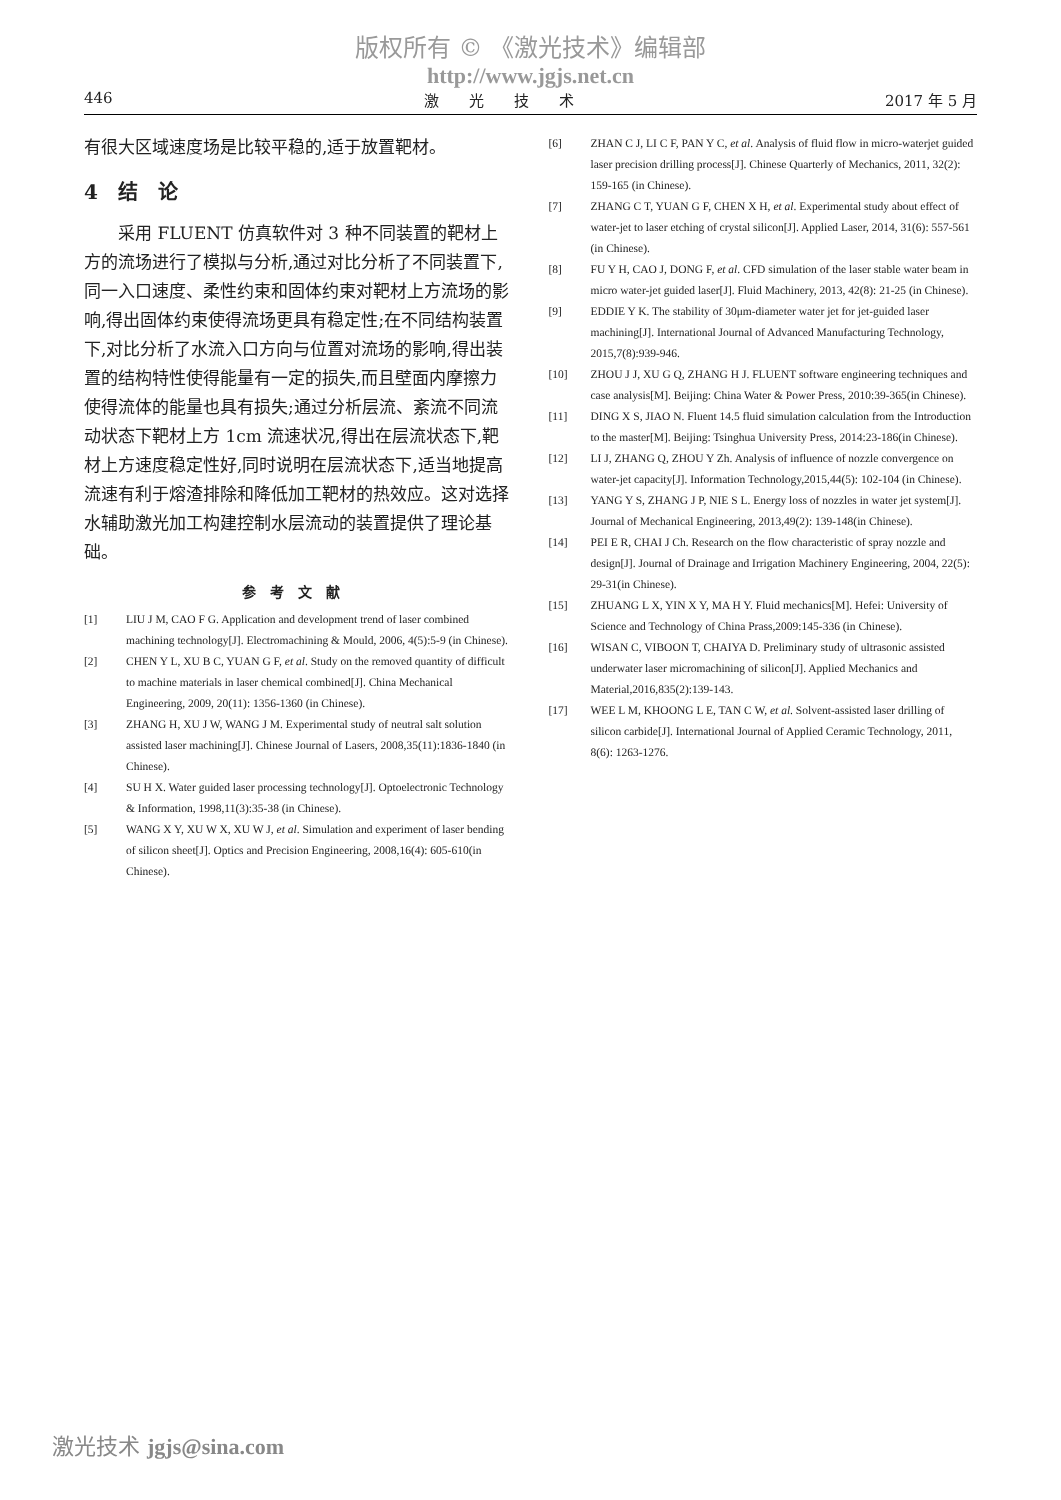版权所有 © 《激光技术》编辑部
http://www.jgjs.net.cn
446 激　　光　　技　　术 2017 年 5 月
有很大区域速度场是比较平稳的,适于放置靶材。
4　结　论
采用 FLUENT 仿真软件对 3 种不同装置的靶材上方的流场进行了模拟与分析,通过对比分析了不同装置下,同一入口速度、柔性约束和固体约束对靶材上方流场的影响,得出固体约束使得流场更具有稳定性;在不同结构装置下,对比分析了水流入口方向与位置对流场的影响,得出装置的结构特性使得能量有一定的损失,而且壁面内摩擦力使得流体的能量也具有损失;通过分析层流、紊流不同流动状态下靶材上方 1cm 流速状况,得出在层流状态下,靶材上方速度稳定性好,同时说明在层流状态下,适当地提高流速有利于熔渣排除和降低加工靶材的热效应。这对选择水辅助激光加工构建控制水层流动的装置提供了理论基础。
参考文献
[1] LIU J M, CAO F G. Application and development trend of laser combined machining technology[J]. Electromachining & Mould, 2006, 4(5):5-9 (in Chinese).
[2] CHEN Y L, XU B C, YUAN G F, et al. Study on the removed quantity of difficult to machine materials in laser chemical combined[J]. China Mechanical Engineering, 2009, 20(11): 1356-1360 (in Chinese).
[3] ZHANG H, XU J W, WANG J M. Experimental study of neutral salt solution assisted laser machining[J]. Chinese Journal of Lasers, 2008,35(11):1836-1840 (in Chinese).
[4] SU H X. Water guided laser processing technology[J]. Optoelectronic Technology & Information, 1998,11(3):35-38 (in Chinese).
[5] WANG X Y, XU W X, XU W J, et al. Simulation and experiment of laser bending of silicon sheet[J]. Optics and Precision Engineering, 2008,16(4): 605-610(in Chinese).
[6] ZHAN C J, LI C F, PAN Y C, et al. Analysis of fluid flow in micro-waterjet guided laser precision drilling process[J]. Chinese Quarterly of Mechanics, 2011, 32(2): 159-165 (in Chinese).
[7] ZHANG C T, YUAN G F, CHEN X H, et al. Experimental study about effect of water-jet to laser etching of crystal silicon[J]. Applied Laser, 2014, 31(6): 557-561 (in Chinese).
[8] FU Y H, CAO J, DONG F, et al. CFD simulation of the laser stable water beam in micro water-jet guided laser[J]. Fluid Machinery, 2013, 42(8): 21-25 (in Chinese).
[9] EDDIE Y K. The stability of 30μm-diameter water jet for jet-guided laser machining[J]. International Journal of Advanced Manufacturing Technology, 2015,7(8):939-946.
[10] ZHOU J J, XU G Q, ZHANG H J. FLUENT software engineering techniques and case analysis[M]. Beijing: China Water & Power Press, 2010:39-365(in Chinese).
[11] DING X S, JIAO N. Fluent 14.5 fluid simulation calculation from the Introduction to the master[M]. Beijing: Tsinghua University Press, 2014:23-186(in Chinese).
[12] LI J, ZHANG Q, ZHOU Y Zh. Analysis of influence of nozzle convergence on water-jet capacity[J]. Information Technology,2015,44(5): 102-104 (in Chinese).
[13] YANG Y S, ZHANG J P, NIE S L. Energy loss of nozzles in water jet system[J]. Journal of Mechanical Engineering, 2013,49(2): 139-148(in Chinese).
[14] PEI E R, CHAI J Ch. Research on the flow characteristic of spray nozzle and design[J]. Journal of Drainage and Irrigation Machinery Engineering, 2004, 22(5): 29-31(in Chinese).
[15] ZHUANG L X, YIN X Y, MA H Y. Fluid mechanics[M]. Hefei: University of Science and Technology of China Prass,2009:145-336 (in Chinese).
[16] WISAN C, VIBOON T, CHAIYA D. Preliminary study of ultrasonic assisted underwater laser micromachining of silicon[J]. Applied Mechanics and Material,2016,835(2):139-143.
[17] WEE L M, KHOONG L E, TAN C W, et al. Solvent-assisted laser drilling of silicon carbide[J]. International Journal of Applied Ceramic Technology, 2011, 8(6): 1263-1276.
激光技术 jgjs@sina.com